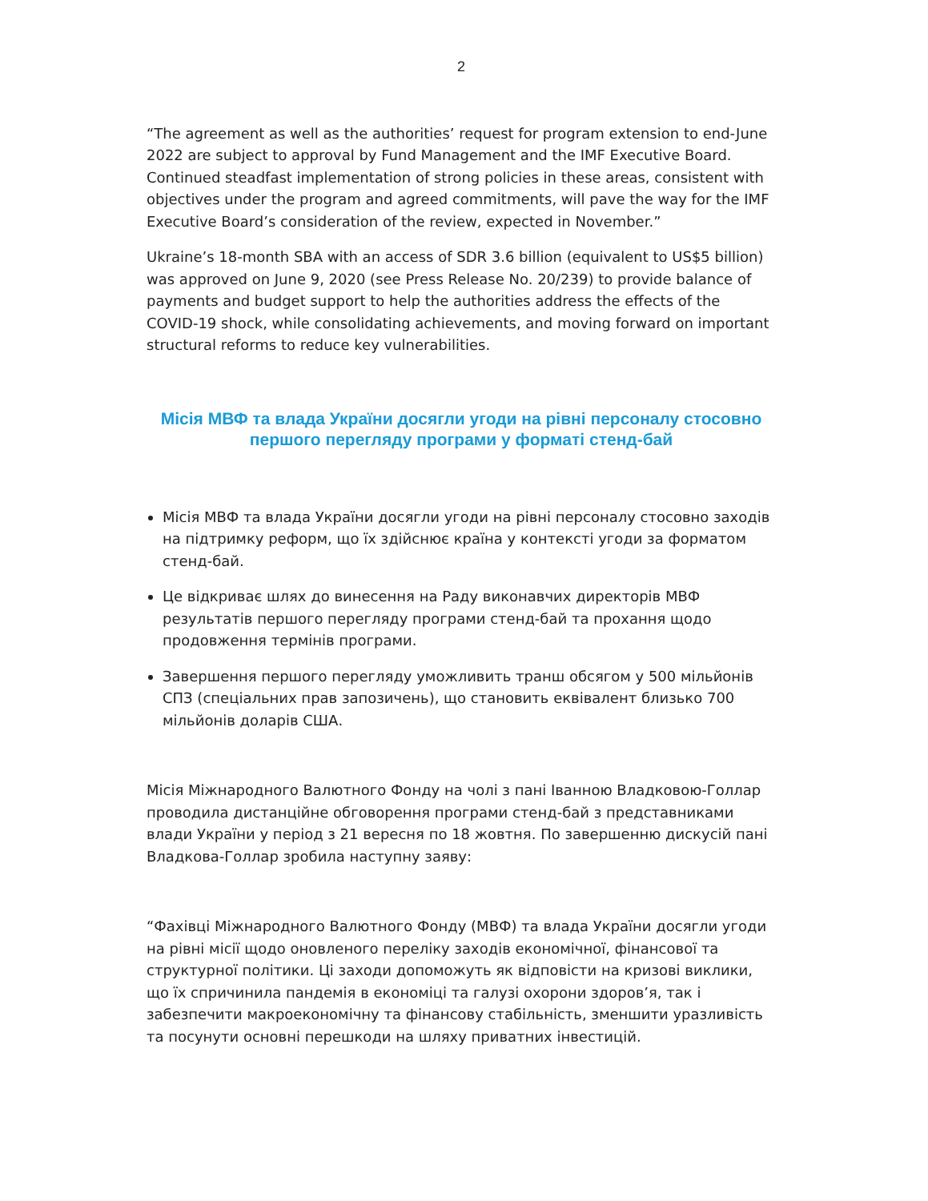2
“The agreement as well as the authorities’ request for program extension to end-June 2022 are subject to approval by Fund Management and the IMF Executive Board. Continued steadfast implementation of strong policies in these areas, consistent with objectives under the program and agreed commitments, will pave the way for the IMF Executive Board’s consideration of the review, expected in November.”
Ukraine’s 18-month SBA with an access of SDR 3.6 billion (equivalent to US$5 billion) was approved on June 9, 2020 (see Press Release No. 20/239) to provide balance of payments and budget support to help the authorities address the effects of the COVID-19 shock, while consolidating achievements, and moving forward on important structural reforms to reduce key vulnerabilities.
Місія МВФ та влада України досягли угоди на рівні персоналу стосовно першого перегляду програми у форматі стенд-бай
Місія МВФ та влада України досягли угоди на рівні персоналу стосовно заходів на підтримку реформ, що їх здійснює країна у контексті угоди за форматом стенд-бай.
Це відкриває шлях до винесення на Раду виконавчих директорів МВФ результатів першого перегляду програми стенд-бай та прохання щодо продовження термінів програми.
Завершення першого перегляду уможливить транш обсягом у 500 мільйонів СПЗ (спеціальних прав запозичень), що становить еквівалент близько 700 мільйонів доларів США.
Місія Міжнародного Валютного Фонду на чолі з пані Іванною Владковою-Голлар проводила дистанційне обговорення програми стенд-бай з представниками влади України у період з 21 вересня по 18 жовтня. По завершенню дискусій пані Владкова-Голлар зробила наступну заяву:
“Фахівці Міжнародного Валютного Фонду (МВФ) та влада України досягли угоди на рівні місії щодо оновленого переліку заходів економічної, фінансової та структурної політики. Ці заходи допоможуть як відповісти на кризові виклики, що їх спричинила пандемія в економіці та галузі охорони здоров’я, так і забезпечити макроекономічну та фінансову стабільність, зменшити уразливість та посунути основні перешкоди на шляху приватних інвестицій.